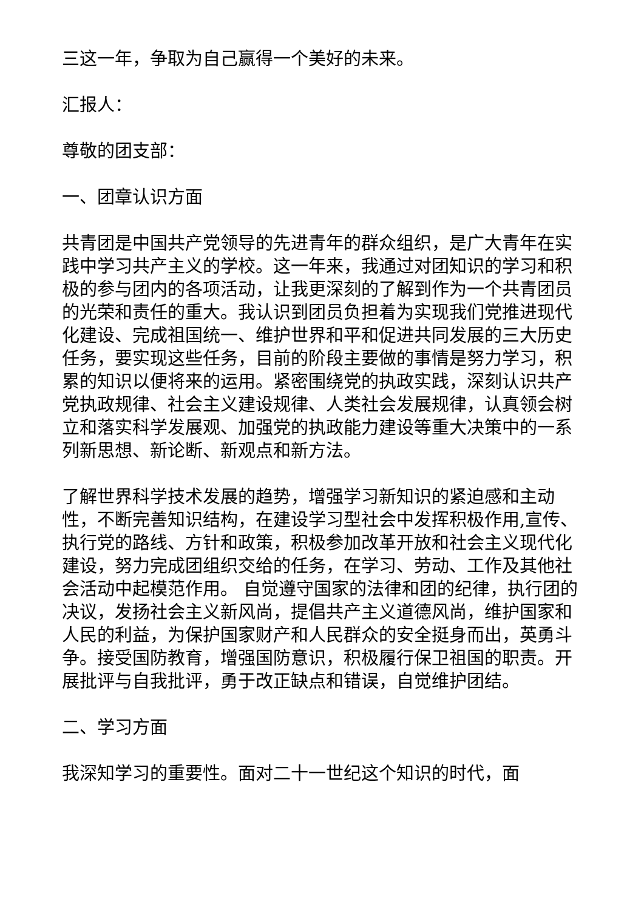三这一年，争取为自己赢得一个美好的未来。
汇报人：
尊敬的团支部：
一、团章认识方面
共青团是中国共产党领导的先进青年的群众组织，是广大青年在实践中学习共产主义的学校。这一年来，我通过对团知识的学习和积极的参与团内的各项活动，让我更深刻的了解到作为一个共青团员的光荣和责任的重大。我认识到团员负担着为实现我们党推进现代化建设、完成祖国统一、维护世界和平和促进共同发展的三大历史任务，要实现这些任务，目前的阶段主要做的事情是努力学习，积累的知识以便将来的运用。紧密围绕党的执政实践，深刻认识共产党执政规律、社会主义建设规律、人类社会发展规律，认真领会树立和落实科学发展观、加强党的执政能力建设等重大决策中的一系列新思想、新论断、新观点和新方法。
了解世界科学技术发展的趋势，增强学习新知识的紧迫感和主动性，不断完善知识结构，在建设学习型社会中发挥积极作用,宣传、执行党的路线、方针和政策，积极参加改革开放和社会主义现代化建设，努力完成团组织交给的任务，在学习、劳动、工作及其他社会活动中起模范作用。 自觉遵守国家的法律和团的纪律，执行团的决议，发扬社会主义新风尚，提倡共产主义道德风尚，维护国家和人民的利益，为保护国家财产和人民群众的安全挺身而出，英勇斗争。接受国防教育，增强国防意识，积极履行保卫祖国的职责。开展批评与自我批评，勇于改正缺点和错误，自觉维护团结。
二、学习方面
我深知学习的重要性。面对二十一世纪这个知识的时代，面